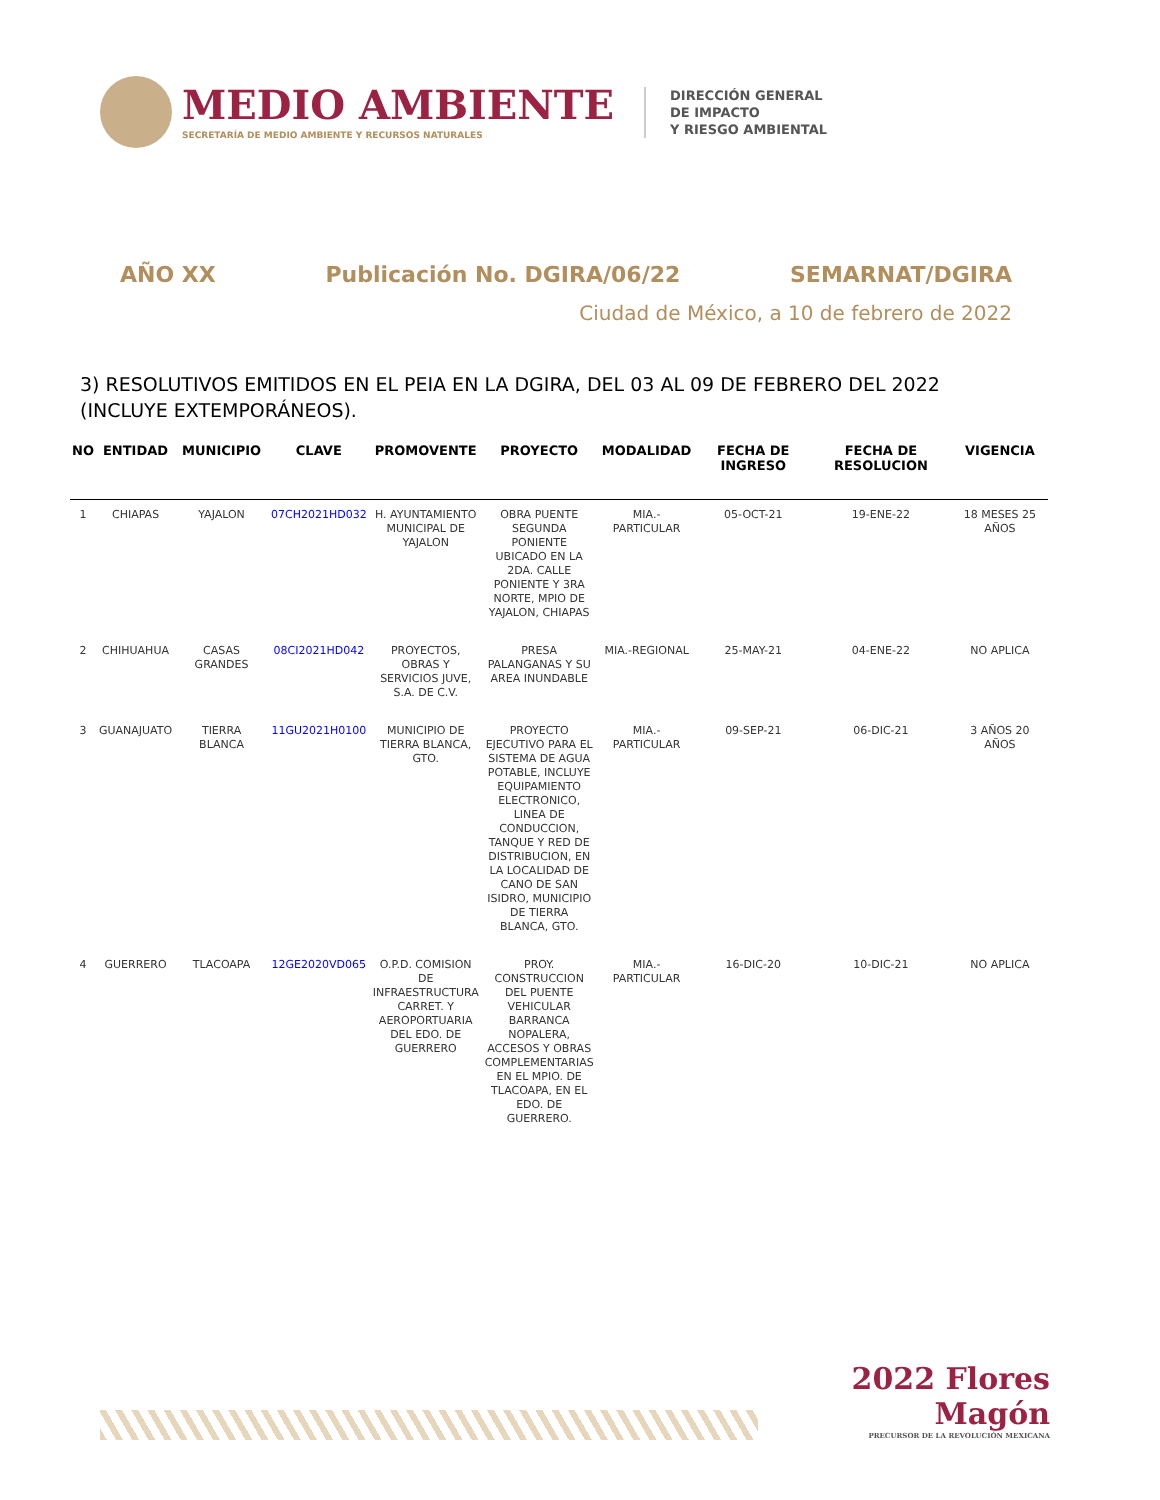MEDIO AMBIENTE
SECRETARÍA DE MEDIO AMBIENTE Y RECURSOS NATURALES
DIRECCIÓN GENERAL
DE IMPACTO
Y RIESGO AMBIENTAL
AÑO XX Publicación No. DGIRA/06/22 SEMARNAT/DGIRA
Ciudad de México, a 10 de febrero de 2022
3) RESOLUTIVOS EMITIDOS EN EL PEIA EN LA DGIRA, DEL 03 AL 09 DE FEBRERO DEL 2022 (INCLUYE EXTEMPORÁNEOS).
| NO | ENTIDAD | MUNICIPIO | CLAVE | PROMOVENTE | PROYECTO | MODALIDAD | FECHA DE INGRESO | FECHA DE RESOLUCION | VIGENCIA |
| --- | --- | --- | --- | --- | --- | --- | --- | --- | --- |
| 1 | CHIAPAS | YAJALON | 07CH2021HD032 | H. AYUNTAMIENTO MUNICIPAL DE YAJALON | OBRA PUENTE SEGUNDA PONIENTE UBICADO EN LA 2DA. CALLE PONIENTE Y 3RA NORTE, MPIO DE YAJALON, CHIAPAS | MIA.- PARTICULAR | 05-OCT-21 | 19-ENE-22 | 18 MESES 25 AÑOS |
| 2 | CHIHUAHUA | CASAS GRANDES | 08CI2021HD042 | PROYECTOS, OBRAS Y SERVICIOS JUVE, S.A. DE C.V. | PRESA PALANGANAS Y SU AREA INUNDABLE | MIA.-REGIONAL | 25-MAY-21 | 04-ENE-22 | NO APLICA |
| 3 | GUANAJUATO | TIERRA BLANCA | 11GU2021H0100 | MUNICIPIO DE TIERRA BLANCA, GTO. | PROYECTO EJECUTIVO PARA EL SISTEMA DE AGUA POTABLE, INCLUYE EQUIPAMIENTO ELECTRONICO, LINEA DE CONDUCCION, TANQUE Y RED DE DISTRIBUCION, EN LA LOCALIDAD DE CANO DE SAN ISIDRO, MUNICIPIO DE TIERRA BLANCA, GTO. | MIA.- PARTICULAR | 09-SEP-21 | 06-DIC-21 | 3 AÑOS 20 AÑOS |
| 4 | GUERRERO | TLACOAPA | 12GE2020VD065 | O.P.D. COMISION DE INFRAESTRUCTURA CARRET. Y AEROPORTUARIA DEL EDO. DE GUERRERO | PROY. CONSTRUCCION DEL PUENTE VEHICULAR BARRANCA NOPALERA, ACCESOS Y OBRAS COMPLEMENTARIAS EN EL MPIO. DE TLACOAPA, EN EL EDO. DE GUERRERO. | MIA.- PARTICULAR | 16-DIC-20 | 10-DIC-21 | NO APLICA |
2022 Flores Magón
PRECURSOR DE LA REVOLUCIÓN MEXICANA